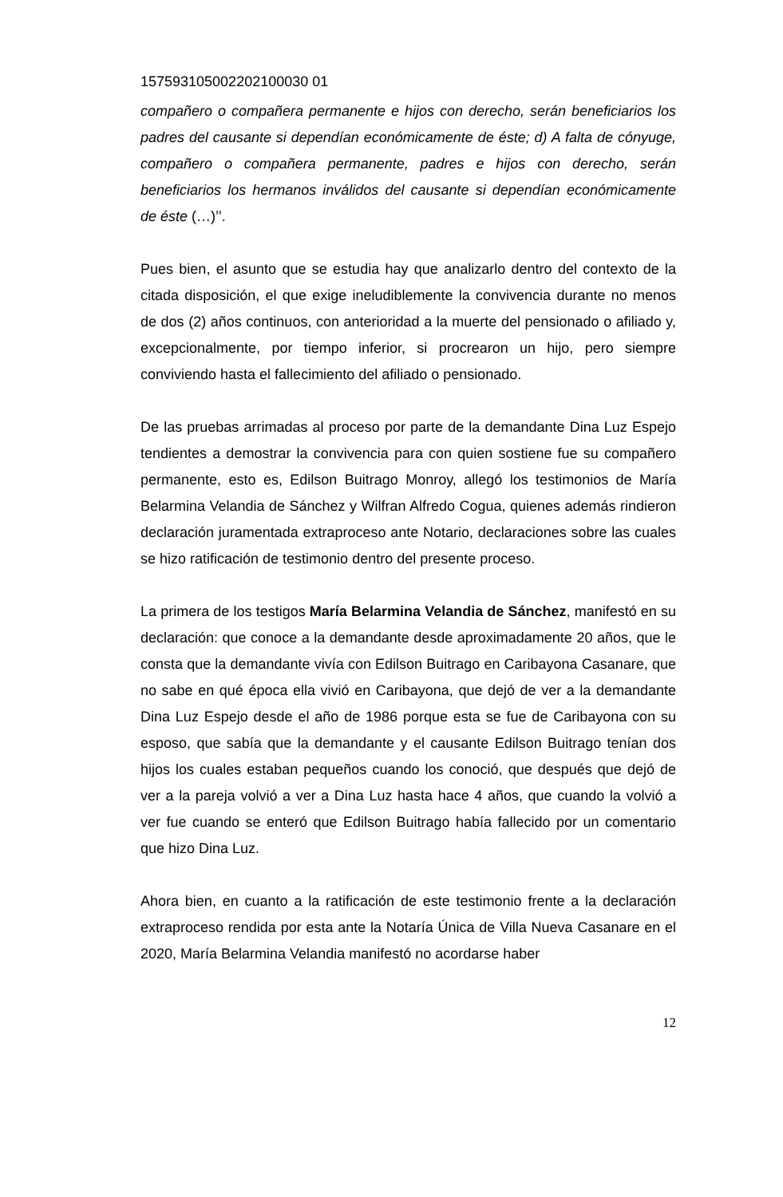157593105002202100030 01
compañero o compañera permanente e hijos con derecho, serán beneficiarios los padres del causante si dependían económicamente de éste; d) A falta de cónyuge, compañero o compañera permanente, padres e hijos con derecho, serán beneficiarios los hermanos inválidos del causante si dependían económicamente de éste (…)’’.
Pues bien, el asunto que se estudia hay que analizarlo dentro del contexto de la citada disposición, el que exige ineludiblemente la convivencia durante no menos de dos (2) años continuos, con anterioridad a la muerte del pensionado o afiliado y, excepcionalmente, por tiempo inferior, si procrearon un hijo, pero siempre conviviendo hasta el fallecimiento del afiliado o pensionado.
De las pruebas arrimadas al proceso por parte de la demandante Dina Luz Espejo tendientes a demostrar la convivencia para con quien sostiene fue su compañero permanente, esto es, Edilson Buitrago Monroy, allegó los testimonios de María Belarmina Velandia de Sánchez y Wilfran Alfredo Cogua, quienes además rindieron declaración juramentada extraproceso ante Notario, declaraciones sobre las cuales se hizo ratificación de testimonio dentro del presente proceso.
La primera de los testigos María Belarmina Velandia de Sánchez, manifestó en su declaración: que conoce a la demandante desde aproximadamente 20 años, que le consta que la demandante vivía con Edilson Buitrago en Caribayona Casanare, que no sabe en qué época ella vivió en Caribayona, que dejó de ver a la demandante Dina Luz Espejo desde el año de 1986 porque esta se fue de Caribayona con su esposo, que sabía que la demandante y el causante Edilson Buitrago tenían dos hijos los cuales estaban pequeños cuando los conoció, que después que dejó de ver a la pareja volvió a ver a Dina Luz hasta hace 4 años, que cuando la volvió a ver fue cuando se enteró que Edilson Buitrago había fallecido por un comentario que hizo Dina Luz.
Ahora bien, en cuanto a la ratificación de este testimonio frente a la declaración extraproceso rendida por esta ante la Notaría Única de Villa Nueva Casanare en el 2020, María Belarmina Velandia manifestó no acordarse haber
12